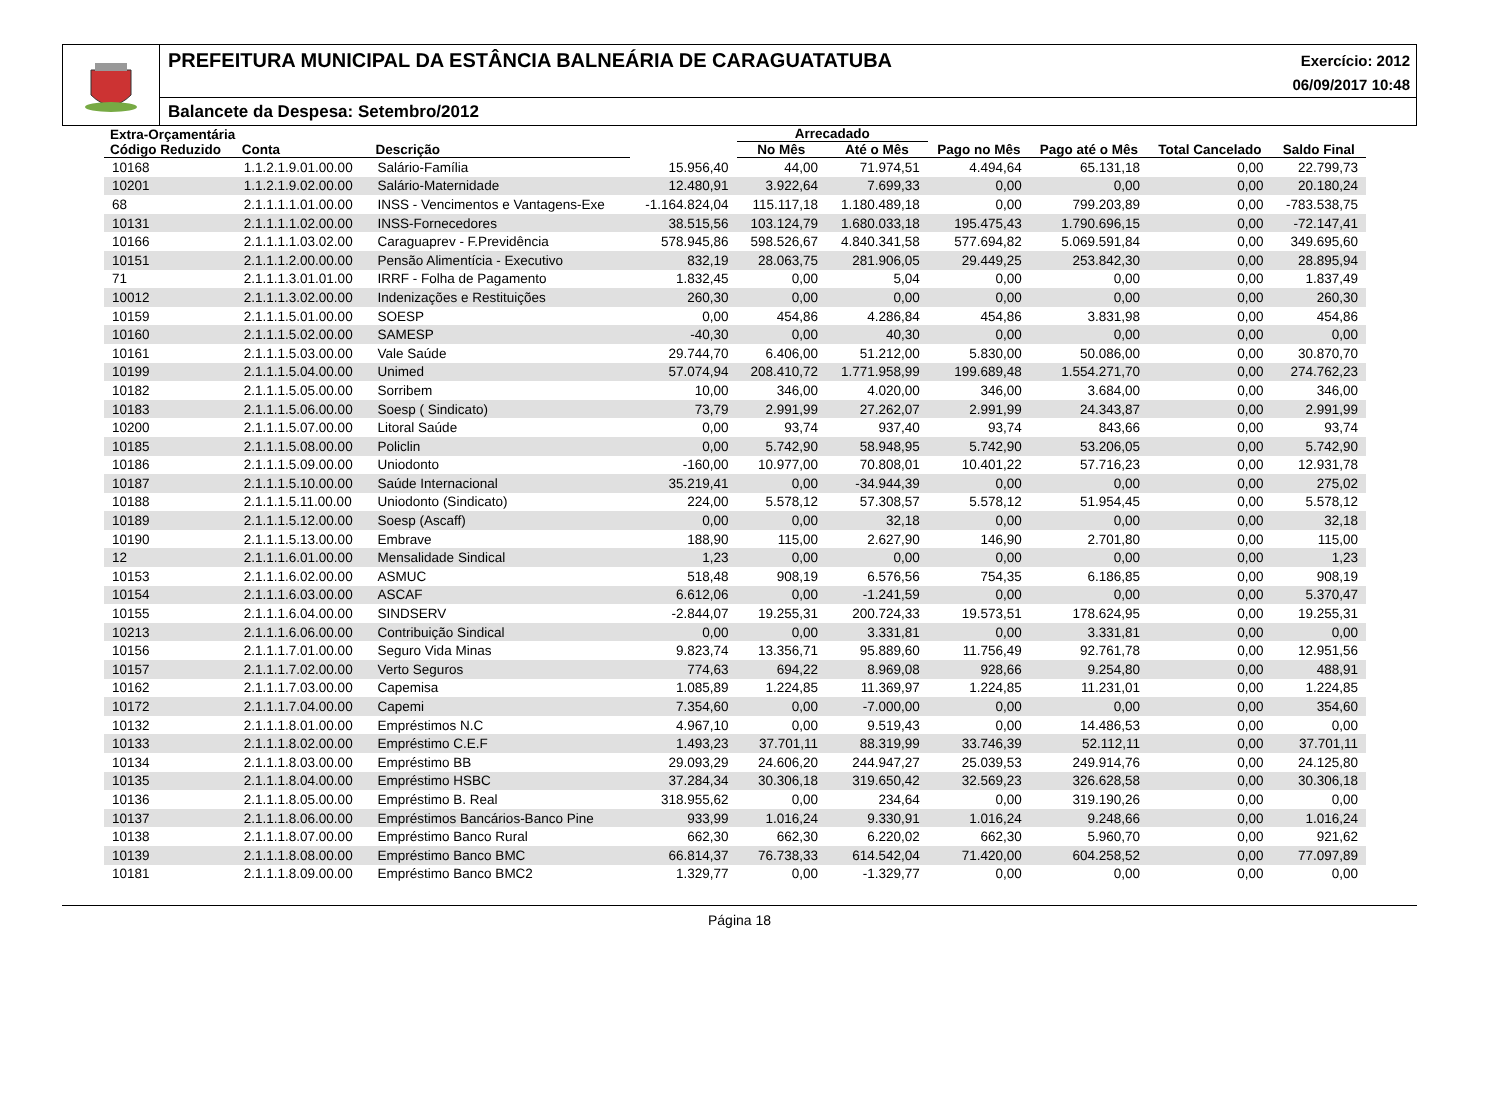PREFEITURA MUNICIPAL DA ESTÂNCIA BALNEÁRIA DE CARAGUATATUBA
Exercício: 2012
06/09/2017 10:48
Balancete da Despesa: Setembro/2012
| Extra-Orçamentária | | | | Arrecadado | | | | | |
| --- | --- | --- | --- | --- | --- | --- | --- | --- | --- |
| Código Reduzido | Conta | Descrição | | No Mês | Até o Mês | Pago no Mês | Pago até o Mês | Total Cancelado | Saldo Final |
| 10168 | 1.1.2.1.9.01.00.00 | Salário-Família | 15.956,40 | 44,00 | 71.974,51 | 4.494,64 | 65.131,18 | 0,00 | 22.799,73 |
| 10201 | 1.1.2.1.9.02.00.00 | Salário-Maternidade | 12.480,91 | 3.922,64 | 7.699,33 | 0,00 | 0,00 | 0,00 | 20.180,24 |
| 68 | 2.1.1.1.1.01.00.00 | INSS - Vencimentos e Vantagens-Exe | -1.164.824,04 | 115.117,18 | 1.180.489,18 | 0,00 | 799.203,89 | 0,00 | -783.538,75 |
| 10131 | 2.1.1.1.1.02.00.00 | INSS-Fornecedores | 38.515,56 | 103.124,79 | 1.680.033,18 | 195.475,43 | 1.790.696,15 | 0,00 | -72.147,41 |
| 10166 | 2.1.1.1.1.03.02.00 | Caraguaprev - F.Previdência | 578.945,86 | 598.526,67 | 4.840.341,58 | 577.694,82 | 5.069.591,84 | 0,00 | 349.695,60 |
| 10151 | 2.1.1.1.2.00.00.00 | Pensão Alimentícia - Executivo | 832,19 | 28.063,75 | 281.906,05 | 29.449,25 | 253.842,30 | 0,00 | 28.895,94 |
| 71 | 2.1.1.1.3.01.01.00 | IRRF - Folha de Pagamento | 1.832,45 | 0,00 | 5,04 | 0,00 | 0,00 | 0,00 | 1.837,49 |
| 10012 | 2.1.1.1.3.02.00.00 | Indenizações e Restituições | 260,30 | 0,00 | 0,00 | 0,00 | 0,00 | 0,00 | 260,30 |
| 10159 | 2.1.1.1.5.01.00.00 | SOESP | 0,00 | 454,86 | 4.286,84 | 454,86 | 3.831,98 | 0,00 | 454,86 |
| 10160 | 2.1.1.1.5.02.00.00 | SAMESP | -40,30 | 0,00 | 40,30 | 0,00 | 0,00 | 0,00 | 0,00 |
| 10161 | 2.1.1.1.5.03.00.00 | Vale Saúde | 29.744,70 | 6.406,00 | 51.212,00 | 5.830,00 | 50.086,00 | 0,00 | 30.870,70 |
| 10199 | 2.1.1.1.5.04.00.00 | Unimed | 57.074,94 | 208.410,72 | 1.771.958,99 | 199.689,48 | 1.554.271,70 | 0,00 | 274.762,23 |
| 10182 | 2.1.1.1.5.05.00.00 | Sorribem | 10,00 | 346,00 | 4.020,00 | 346,00 | 3.684,00 | 0,00 | 346,00 |
| 10183 | 2.1.1.1.5.06.00.00 | Soesp ( Sindicato) | 73,79 | 2.991,99 | 27.262,07 | 2.991,99 | 24.343,87 | 0,00 | 2.991,99 |
| 10200 | 2.1.1.1.5.07.00.00 | Litoral Saúde | 0,00 | 93,74 | 937,40 | 93,74 | 843,66 | 0,00 | 93,74 |
| 10185 | 2.1.1.1.5.08.00.00 | Policlin | 0,00 | 5.742,90 | 58.948,95 | 5.742,90 | 53.206,05 | 0,00 | 5.742,90 |
| 10186 | 2.1.1.1.5.09.00.00 | Uniodonto | -160,00 | 10.977,00 | 70.808,01 | 10.401,22 | 57.716,23 | 0,00 | 12.931,78 |
| 10187 | 2.1.1.1.5.10.00.00 | Saúde Internacional | 35.219,41 | 0,00 | -34.944,39 | 0,00 | 0,00 | 0,00 | 275,02 |
| 10188 | 2.1.1.1.5.11.00.00 | Uniodonto (Sindicato) | 224,00 | 5.578,12 | 57.308,57 | 5.578,12 | 51.954,45 | 0,00 | 5.578,12 |
| 10189 | 2.1.1.1.5.12.00.00 | Soesp (Ascaff) | 0,00 | 0,00 | 32,18 | 0,00 | 0,00 | 0,00 | 32,18 |
| 10190 | 2.1.1.1.5.13.00.00 | Embrave | 188,90 | 115,00 | 2.627,90 | 146,90 | 2.701,80 | 0,00 | 115,00 |
| 12 | 2.1.1.1.6.01.00.00 | Mensalidade Sindical | 1,23 | 0,00 | 0,00 | 0,00 | 0,00 | 0,00 | 1,23 |
| 10153 | 2.1.1.1.6.02.00.00 | ASMUC | 518,48 | 908,19 | 6.576,56 | 754,35 | 6.186,85 | 0,00 | 908,19 |
| 10154 | 2.1.1.1.6.03.00.00 | ASCAF | 6.612,06 | 0,00 | -1.241,59 | 0,00 | 0,00 | 0,00 | 5.370,47 |
| 10155 | 2.1.1.1.6.04.00.00 | SINDSERV | -2.844,07 | 19.255,31 | 200.724,33 | 19.573,51 | 178.624,95 | 0,00 | 19.255,31 |
| 10213 | 2.1.1.1.6.06.00.00 | Contribuição Sindical | 0,00 | 0,00 | 3.331,81 | 0,00 | 3.331,81 | 0,00 | 0,00 |
| 10156 | 2.1.1.1.7.01.00.00 | Seguro Vida Minas | 9.823,74 | 13.356,71 | 95.889,60 | 11.756,49 | 92.761,78 | 0,00 | 12.951,56 |
| 10157 | 2.1.1.1.7.02.00.00 | Verto Seguros | 774,63 | 694,22 | 8.969,08 | 928,66 | 9.254,80 | 0,00 | 488,91 |
| 10162 | 2.1.1.1.7.03.00.00 | Capemisa | 1.085,89 | 1.224,85 | 11.369,97 | 1.224,85 | 11.231,01 | 0,00 | 1.224,85 |
| 10172 | 2.1.1.1.7.04.00.00 | Capemi | 7.354,60 | 0,00 | -7.000,00 | 0,00 | 0,00 | 0,00 | 354,60 |
| 10132 | 2.1.1.1.8.01.00.00 | Empréstimos N.C | 4.967,10 | 0,00 | 9.519,43 | 0,00 | 14.486,53 | 0,00 | 0,00 |
| 10133 | 2.1.1.1.8.02.00.00 | Empréstimo C.E.F | 1.493,23 | 37.701,11 | 88.319,99 | 33.746,39 | 52.112,11 | 0,00 | 37.701,11 |
| 10134 | 2.1.1.1.8.03.00.00 | Empréstimo BB | 29.093,29 | 24.606,20 | 244.947,27 | 25.039,53 | 249.914,76 | 0,00 | 24.125,80 |
| 10135 | 2.1.1.1.8.04.00.00 | Empréstimo HSBC | 37.284,34 | 30.306,18 | 319.650,42 | 32.569,23 | 326.628,58 | 0,00 | 30.306,18 |
| 10136 | 2.1.1.1.8.05.00.00 | Empréstimo B. Real | 318.955,62 | 0,00 | 234,64 | 0,00 | 319.190,26 | 0,00 | 0,00 |
| 10137 | 2.1.1.1.8.06.00.00 | Empréstimos Bancários-Banco Pine | 933,99 | 1.016,24 | 9.330,91 | 1.016,24 | 9.248,66 | 0,00 | 1.016,24 |
| 10138 | 2.1.1.1.8.07.00.00 | Empréstimo Banco Rural | 662,30 | 662,30 | 6.220,02 | 662,30 | 5.960,70 | 0,00 | 921,62 |
| 10139 | 2.1.1.1.8.08.00.00 | Empréstimo Banco BMC | 66.814,37 | 76.738,33 | 614.542,04 | 71.420,00 | 604.258,52 | 0,00 | 77.097,89 |
| 10181 | 2.1.1.1.8.09.00.00 | Empréstimo Banco BMC2 | 1.329,77 | 0,00 | -1.329,77 | 0,00 | 0,00 | 0,00 | 0,00 |
Página 18